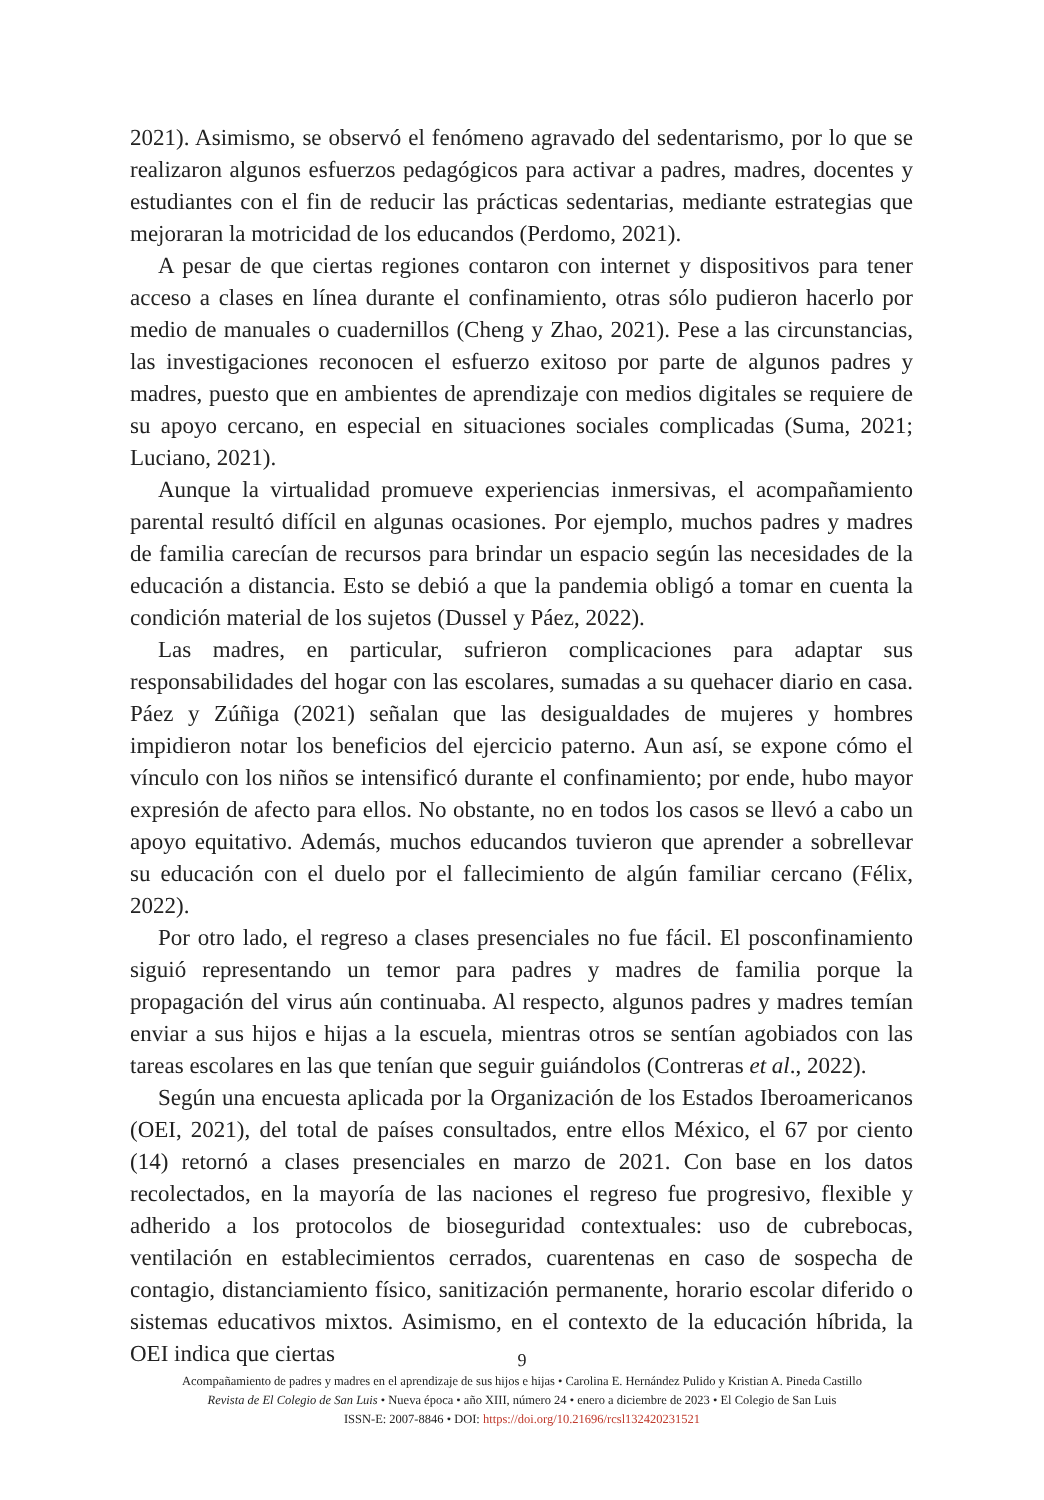2021). Asimismo, se observó el fenómeno agravado del sedentarismo, por lo que se realizaron algunos esfuerzos pedagógicos para activar a padres, madres, docentes y estudiantes con el fin de reducir las prácticas sedentarias, mediante estrategias que mejoraran la motricidad de los educandos (Perdomo, 2021).
A pesar de que ciertas regiones contaron con internet y dispositivos para tener acceso a clases en línea durante el confinamiento, otras sólo pudieron hacerlo por medio de manuales o cuadernillos (Cheng y Zhao, 2021). Pese a las circunstancias, las investigaciones reconocen el esfuerzo exitoso por parte de algunos padres y madres, puesto que en ambientes de aprendizaje con medios digitales se requiere de su apoyo cercano, en especial en situaciones sociales complicadas (Suma, 2021; Luciano, 2021).
Aunque la virtualidad promueve experiencias inmersivas, el acompañamiento parental resultó difícil en algunas ocasiones. Por ejemplo, muchos padres y madres de familia carecían de recursos para brindar un espacio según las necesidades de la educación a distancia. Esto se debió a que la pandemia obligó a tomar en cuenta la condición material de los sujetos (Dussel y Páez, 2022).
Las madres, en particular, sufrieron complicaciones para adaptar sus responsabilidades del hogar con las escolares, sumadas a su quehacer diario en casa. Páez y Zúñiga (2021) señalan que las desigualdades de mujeres y hombres impidieron notar los beneficios del ejercicio paterno. Aun así, se expone cómo el vínculo con los niños se intensificó durante el confinamiento; por ende, hubo mayor expresión de afecto para ellos. No obstante, no en todos los casos se llevó a cabo un apoyo equitativo. Además, muchos educandos tuvieron que aprender a sobrellevar su educación con el duelo por el fallecimiento de algún familiar cercano (Félix, 2022).
Por otro lado, el regreso a clases presenciales no fue fácil. El posconfinamiento siguió representando un temor para padres y madres de familia porque la propagación del virus aún continuaba. Al respecto, algunos padres y madres temían enviar a sus hijos e hijas a la escuela, mientras otros se sentían agobiados con las tareas escolares en las que tenían que seguir guiándolos (Contreras et al., 2022).
Según una encuesta aplicada por la Organización de los Estados Iberoamericanos (OEI, 2021), del total de países consultados, entre ellos México, el 67 por ciento (14) retornó a clases presenciales en marzo de 2021. Con base en los datos recolectados, en la mayoría de las naciones el regreso fue progresivo, flexible y adherido a los protocolos de bioseguridad contextuales: uso de cubrebocas, ventilación en establecimientos cerrados, cuarentenas en caso de sospecha de contagio, distanciamiento físico, sanitización permanente, horario escolar diferido o sistemas educativos mixtos. Asimismo, en el contexto de la educación híbrida, la OEI indica que ciertas
9
Acompañamiento de padres y madres en el aprendizaje de sus hijos e hijas • Carolina E. Hernández Pulido y Kristian A. Pineda Castillo
Revista de El Colegio de San Luis • Nueva época • año XIII, número 24 • enero a diciembre de 2023 • El Colegio de San Luis
ISSN-E: 2007-8846 • DOI: https://doi.org/10.21696/rcsl132420231521